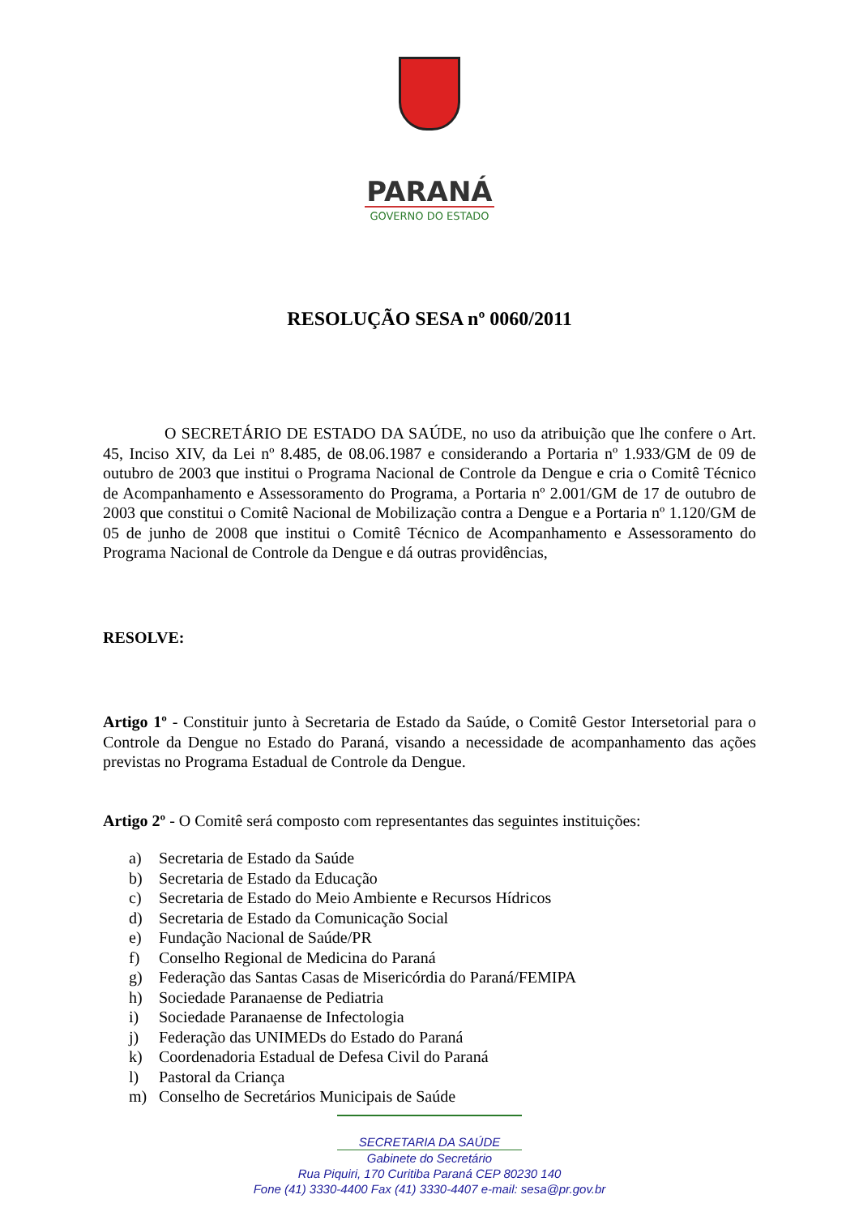PARANÁ
GOVERNO DO ESTADO
RESOLUÇÃO SESA nº 0060/2011
O SECRETÁRIO DE ESTADO DA SAÚDE, no uso da atribuição que lhe confere o Art. 45, Inciso XIV, da Lei nº 8.485, de 08.06.1987 e considerando a Portaria nº 1.933/GM de 09 de outubro de 2003 que institui o Programa Nacional de Controle da Dengue e cria o Comitê Técnico de Acompanhamento e Assessoramento do Programa, a Portaria nº 2.001/GM de 17 de outubro de 2003 que constitui o Comitê Nacional de Mobilização contra a Dengue e a Portaria nº 1.120/GM de 05 de junho de 2008 que institui o Comitê Técnico de Acompanhamento e Assessoramento do Programa Nacional de Controle da Dengue e dá outras providências,
RESOLVE:
Artigo 1º - Constituir junto à Secretaria de Estado da Saúde, o Comitê Gestor Intersetorial para o Controle da Dengue no Estado do Paraná, visando a necessidade de acompanhamento das ações previstas no Programa Estadual de Controle da Dengue.
Artigo 2º - O Comitê será composto com representantes das seguintes instituições:
a) Secretaria de Estado da Saúde
b) Secretaria de Estado da Educação
c) Secretaria de Estado do Meio Ambiente e Recursos Hídricos
d) Secretaria de Estado da Comunicação Social
e) Fundação Nacional de Saúde/PR
f) Conselho Regional de Medicina do Paraná
g) Federação das Santas Casas de Misericórdia do Paraná/FEMIPA
h) Sociedade Paranaense de Pediatria
i) Sociedade Paranaense de Infectologia
j) Federação das UNIMEDs do Estado do Paraná
k) Coordenadoria Estadual de Defesa Civil do Paraná
l) Pastoral da Criança
m) Conselho de Secretários Municipais de Saúde
SECRETARIA DA SAÚDE
Gabinete do Secretário
Rua Piquiri, 170 Curitiba Paraná CEP 80230 140
Fone (41) 3330-4400 Fax (41) 3330-4407 e-mail: sesa@pr.gov.br